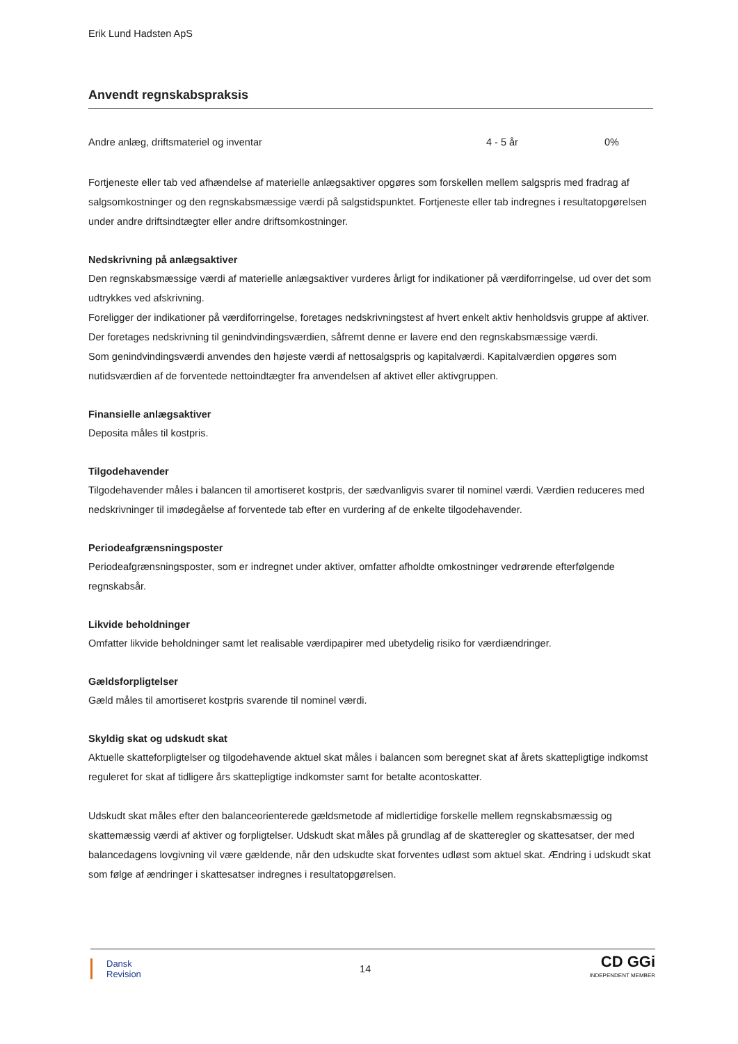Erik Lund Hadsten ApS
Anvendt regnskabspraksis
| Andre anlæg, driftsmateriel og inventar | 4 - 5 år | 0% |
Fortjeneste eller tab ved afhændelse af materielle anlægsaktiver opgøres som forskellen mellem salgspris med fradrag af salgsomkostninger og den regnskabsmæssige værdi på salgstidspunktet. Fortjeneste eller tab indregnes i resultatopgørelsen under andre driftsindtægter eller andre driftsomkostninger.
Nedskrivning på anlægsaktiver
Den regnskabsmæssige værdi af materielle anlægsaktiver vurderes årligt for indikationer på værdiforringelse, ud over det som udtrykkes ved afskrivning.
Foreligger der indikationer på værdiforringelse, foretages nedskrivningstest af hvert enkelt aktiv henholdsvis gruppe af aktiver. Der foretages nedskrivning til genindvindingsværdien, såfremt denne er lavere end den regnskabsmæssige værdi.
Som genindvindingsværdi anvendes den højeste værdi af nettosalgspris og kapitalværdi. Kapitalværdien opgøres som nutidsværdien af de forventede nettoindtægter fra anvendelsen af aktivet eller aktivgruppen.
Finansielle anlægsaktiver
Deposita måles til kostpris.
Tilgodehavender
Tilgodehavender måles i balancen til amortiseret kostpris, der sædvanligvis svarer til nominel værdi. Værdien reduceres med nedskrivninger til imødegåelse af forventede tab efter en vurdering af de enkelte tilgodehavender.
Periodeafgrænsningsposter
Periodeafgrænsningsposter, som er indregnet under aktiver, omfatter afholdte omkostninger vedrørende efterfølgende regnskabsår.
Likvide beholdninger
Omfatter likvide beholdninger samt let realisable værdipapirer med ubetydelig risiko for værdiændringer.
Gældsforpligtelser
Gæld måles til amortiseret kostpris svarende til nominel værdi.
Skyldig skat og udskudt skat
Aktuelle skatteforpligtelser og tilgodehavende aktuel skat måles i balancen som beregnet skat af årets skattepligtige indkomst reguleret for skat af tidligere års skattepligtige indkomster samt for betalte acontoskatter.
Udskudt skat måles efter den balanceorienterede gældsmetode af midlertidige forskelle mellem regnskabsmæssig og skattemæssig værdi af aktiver og forpligtelser. Udskudt skat måles på grundlag af de skatteregler og skattesatser, der med balancedagens lovgivning vil være gældende, når den udskudte skat forventes udløst som aktuel skat. Ændring i udskudt skat som følge af ændringer i skattesatser indregnes i resultatopgørelsen.
Dansk
Revision
14
CD GGi
INDEPENDENT MEMBER